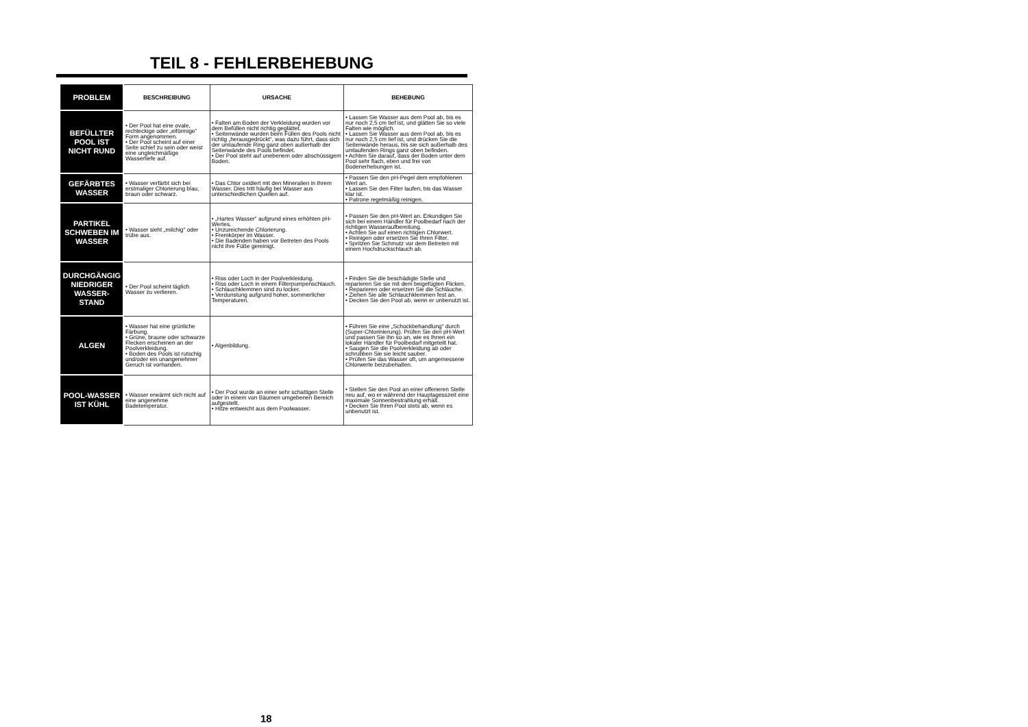TEIL 8 - FEHLERBEHEBUNG
| PROBLEM | BESCHREIBUNG | URSACHE | BEHEBUNG |
| --- | --- | --- | --- |
| BEFÜLLTER POOL IST NICHT RUND | • Der Pool hat eine ovale, rechteckige oder „eiförmige“ Form angenommen. • Der Pool scheint auf einer Seite schief zu sein oder weist eine ungleichmäßige Wassertiefe auf. | • Falten am Boden der Verkleidung wurden vor dem Befüllen nicht richtig geglättet. • Seitenwände wurden beim Füllen des Pools nicht richtig „herausgedrückt“, was dazu führt, dass sich der umlaufende Ring ganz oben außerhalb der Seitenwände des Pools befindet. • Der Pool steht auf unebenem oder abschüssigem Boden. | • Lassen Sie Wasser aus dem Pool ab, bis es nur noch 2,5 cm tief ist, und glätten Sie so viele Falten wie möglich. • Lassen Sie Wasser aus dem Pool ab, bis es nur noch 2,5 cm tief ist, und drücken Sie die Seitenwände heraus, bis sie sich außerhalb des umlaufenden Rings ganz oben befinden. • Achten Sie darauf, dass der Boden unter dem Pool sehr flach, eben und frei von Bodenerhebungen ist. |
| GEFÄRBTES WASSER | • Wasser verfärbt sich bei erstmaliger Chlorierung blau, braun oder schwarz. | • Das Chlor oxidiert mit den Mineralien in Ihrem Wasser. Dies tritt häufig bei Wasser aus unterschiedlichen Quellen auf. | • Passen Sie den pH-Pegel dem empfohlenen Wert an. • Lassen Sie den Filter laufen, bis das Wasser klar ist. • Patrone regelmäßig reinigen. |
| PARTIKEL SCHWEBEN IM WASSER | • Wasser sieht „milchig“ oder trübe aus. | • „Hartes Wasser“ aufgrund eines erhöhten pH-Wertes. • Unzureichende Chlorierung. • Fremkörper im Wasser. • Die Badenden haben vor Betreten des Pools nicht ihre Füße gereinigt. | • Passen Sie den pH-Wert an. Erkundigen Sie sich bei einem Händler für Poolbedarf nach der richtigen Wasseraufbereitung. • Achten Sie auf einen richtigen Chlorwert. • Reinigen oder ersetzen Sie Ihren Filter. • Spritzen Sie Schmutz vor dem Betreten mit einem Hochdruckschlauch ab. |
| DURCHGÄNGIG NIEDRIGER WASSER-STAND | • Der Pool scheint täglich Wasser zu verlieren. | • Riss oder Loch in der Poolverkleidung. • Riss oder Loch in einem Filterpumpenschlauch. • Schlauchklemmen sind zu locker. • Verdunstung aufgrund hoher, sommerlicher Temperaturen. | • Finden Sie die beschädigte Stelle und reparieren Sie sie mit dem beigefügten Flicken. • Reparieren oder ersetzen Sie die Schläuche. • Ziehen Sie alle Schlauchklemmen fest an. • Decken Sie den Pool ab, wenn er unbenutzt ist. |
| ALGEN | • Wasser hat eine grünliche Färbung. • Grüne, braune oder schwarze Flecken erscheinen an der Poolverkleidung. • Boden des Pools ist rutschig und/oder ein unangenehmer Geruch ist vorhanden. | • Algenbildung. | • Führen Sie eine „Schockbehandlung“ durch (Super-Chlorinierung). Prüfen Sie den pH-Wert und passen Sie ihn so an, wie es Ihnen ein lokaler Händler für Poolbedarf mitgeteilt hat. • Saugen Sie die Poolverkleidung ab oder schrubben Sie sie leicht sauber. • Prüfen Sie das Wasser oft, um angemessene Chlorwerte beizubehalten. |
| POOL-WASSER IST KÜHL | • Wasser erwärmt sich nicht auf eine angenehme Badetemperatur. | • Der Pool wurde an einer sehr schattigen Stelle oder in einem von Bäumen umgebenen Bereich aufgestellt. • Hitze entweicht aus dem Poolwasser. | • Stellen Sie den Pool an einer offeneren Stelle neu auf, wo er während der Hauptagesszeit eine maximale Sonnenbestrahlung erhält. • Decken Sie Ihren Pool stets ab, wenn es unbenutzt ist. |
18